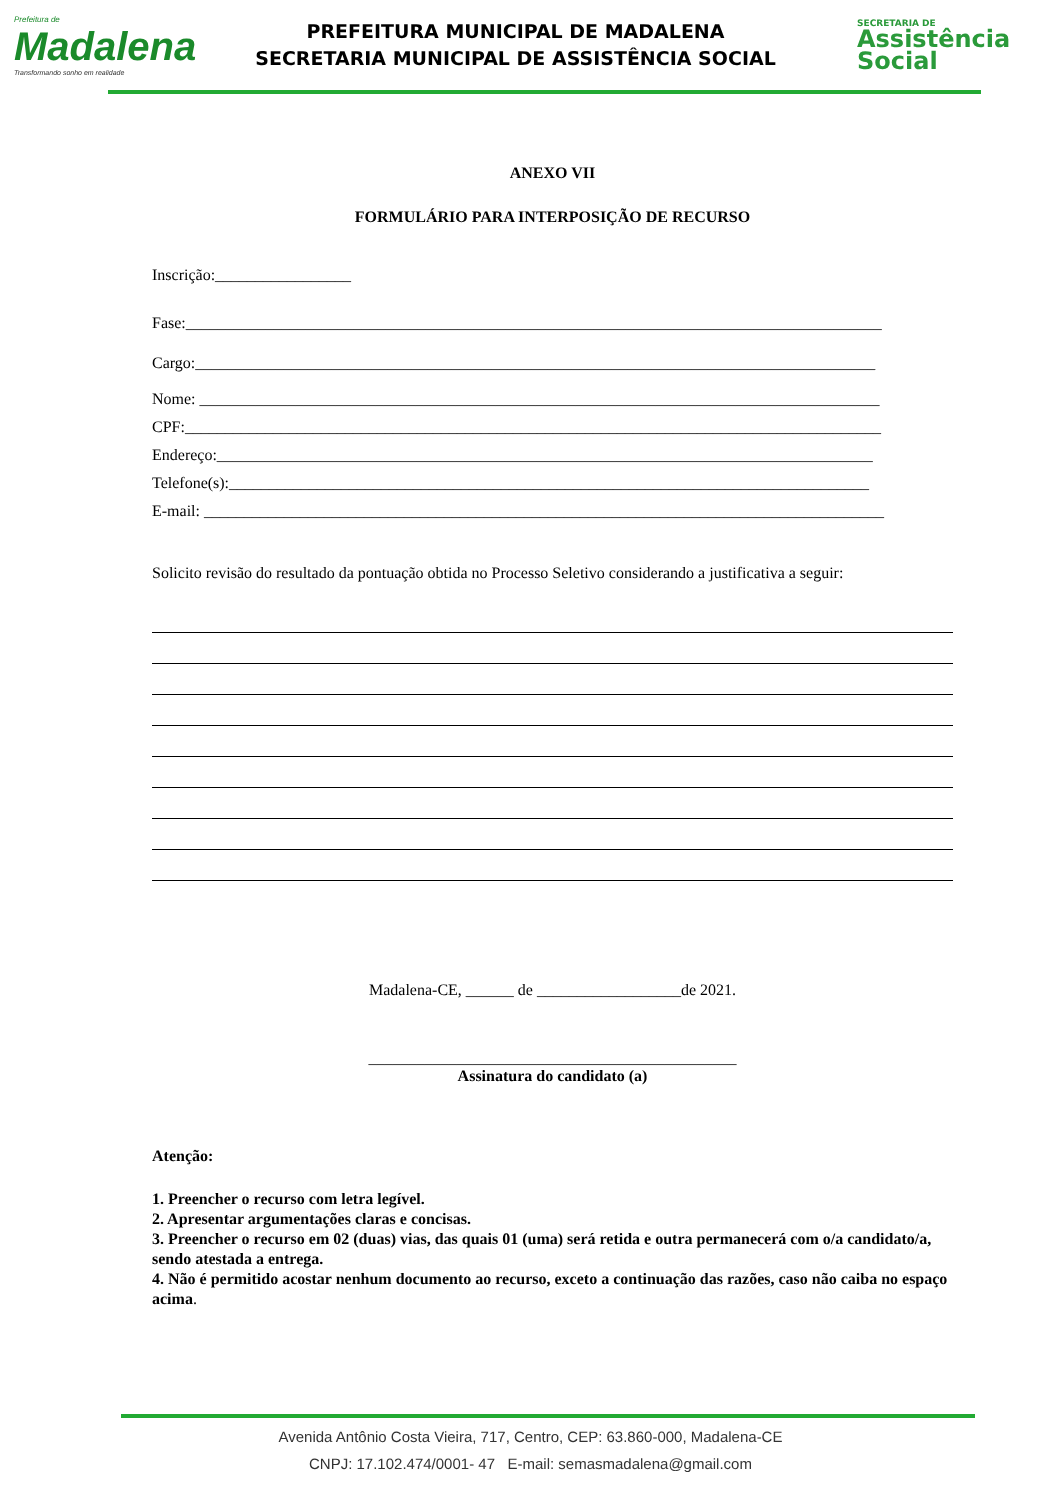Prefeitura de
Madalena
Transformando sonho em realidade
PREFEITURA MUNICIPAL DE MADALENA
SECRETARIA MUNICIPAL DE ASSISTÊNCIA SOCIAL
SECRETARIA DE
Assistência
Social
ANEXO VII
FORMULÁRIO PARA INTERPOSIÇÃO DE RECURSO
Inscrição:_________________
Fase:_______________________________________________________________________________________
Cargo:_____________________________________________________________________________________
Nome: _____________________________________________________________________________________
CPF:_______________________________________________________________________________________
Endereço:__________________________________________________________________________________
Telefone(s):________________________________________________________________________________
E-mail: _____________________________________________________________________________________
Solicito revisão do resultado da pontuação obtida no Processo Seletivo considerando a justificativa a seguir:
Madalena-CE, ______ de __________________de 2021.
______________________________________________
Assinatura do candidato (a)
Atenção:
1. Preencher o recurso com letra legível.
2. Apresentar argumentações claras e concisas.
3. Preencher o recurso em 02 (duas) vias, das quais 01 (uma) será retida e outra permanecerá com o/a candidato/a, sendo atestada a entrega.
4. Não é permitido acostar nenhum documento ao recurso, exceto a continuação das razões, caso não caiba no espaço acima.
Avenida Antônio Costa Vieira, 717, Centro, CEP: 63.860-000, Madalena-CE
CNPJ: 17.102.474/0001- 47 E-mail: semasmadalena@gmail.com